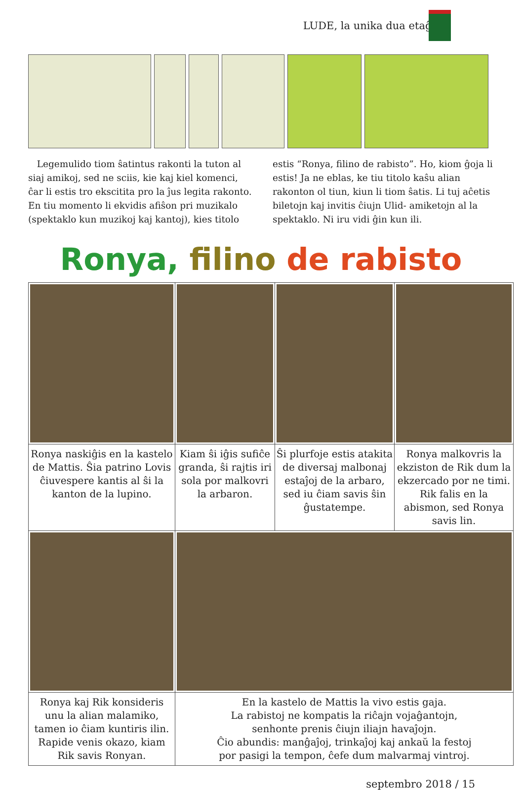LUDE, la unika dua etaĝo
Legemulido tiom ŝatintus rakonti la tuton al siaj amikoj, sed ne sciis, kie kaj kiel komenci, ĉar li estis tro ekscitita pro la ĵus legita rakonto. En tiu momento li ekvidis afiŝon pri muzikalo (spektaklo kun muzikoj kaj kantoj), kies titolo
estis “Ronya, filino de rabisto”. Ho, kiom ĝoja li estis! Ja ne eblas, ke tiu titolo kaŝu alian rakonton ol tiun, kiun li tiom ŝatis. Li tuj aĉetis biletojn kaj invitis ĉiujn Ulid- amiketojn al la spektaklo. Ni iru vidi ĝin kun ili.
Ronya, filino de rabisto
| Ronya naskiĝis en la kastelo de Mattis. Ŝia patrino Lovis ĉiuvespere kantis al ŝi la kanton de la lupino. | Kiam ŝi iĝis sufiĉe granda, ŝi rajtis iri sola por malkovri la arbaron. | Ŝi plurfoje estis atakita de diversaj malbonaj estaĵoj de la arbaro, sed iu ĉiam savis ŝin ĝustatempe. | Ronya malkovris la ekziston de Rik dum la ekzercado por ne timi. Rik falis en la abismon, sed Ronya savis lin. |
| Ronya kaj Rik konsideris unu la alian malamiko, tamen io ĉiam kuntiris ilin. Rapide venis okazo, kiam Rik savis Ronyan. | En la kastelo de Mattis la vivo estis gaja. La rabistoj ne kompatis la riĉajn vojaĝantojn, senhonte prenis ĉiujn iliajn havaĵojn. Ĉio abundis: manĝaĵoj, trinkaĵoj kaj ankaŭ la festoj por pasigi la tempon, ĉefe dum malvarmaj vintroj. | | |
septembro 2018 / 15